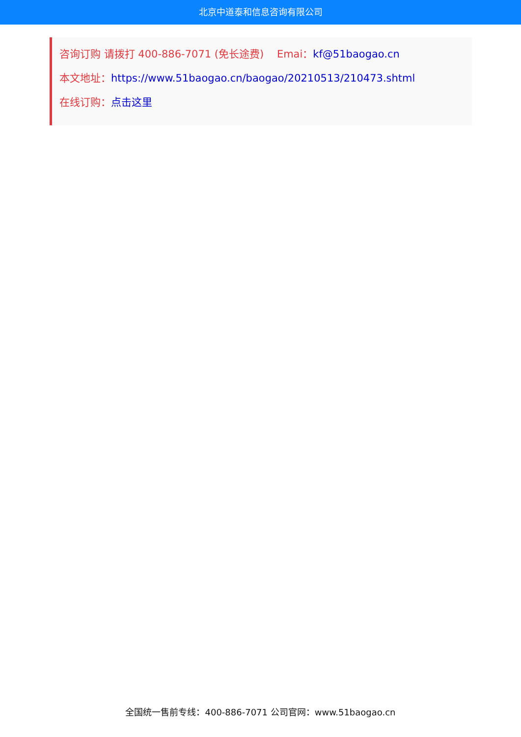北京中道泰和信息咨询有限公司
咨询订购 请拨打 400-886-7071 (免长途费) Emai：kf@51baogao.cn
本文地址：https://www.51baogao.cn/baogao/20210513/210473.shtml
在线订购：点击这里
全国统一售前专线：400-886-7071 公司官网：www.51baogao.cn